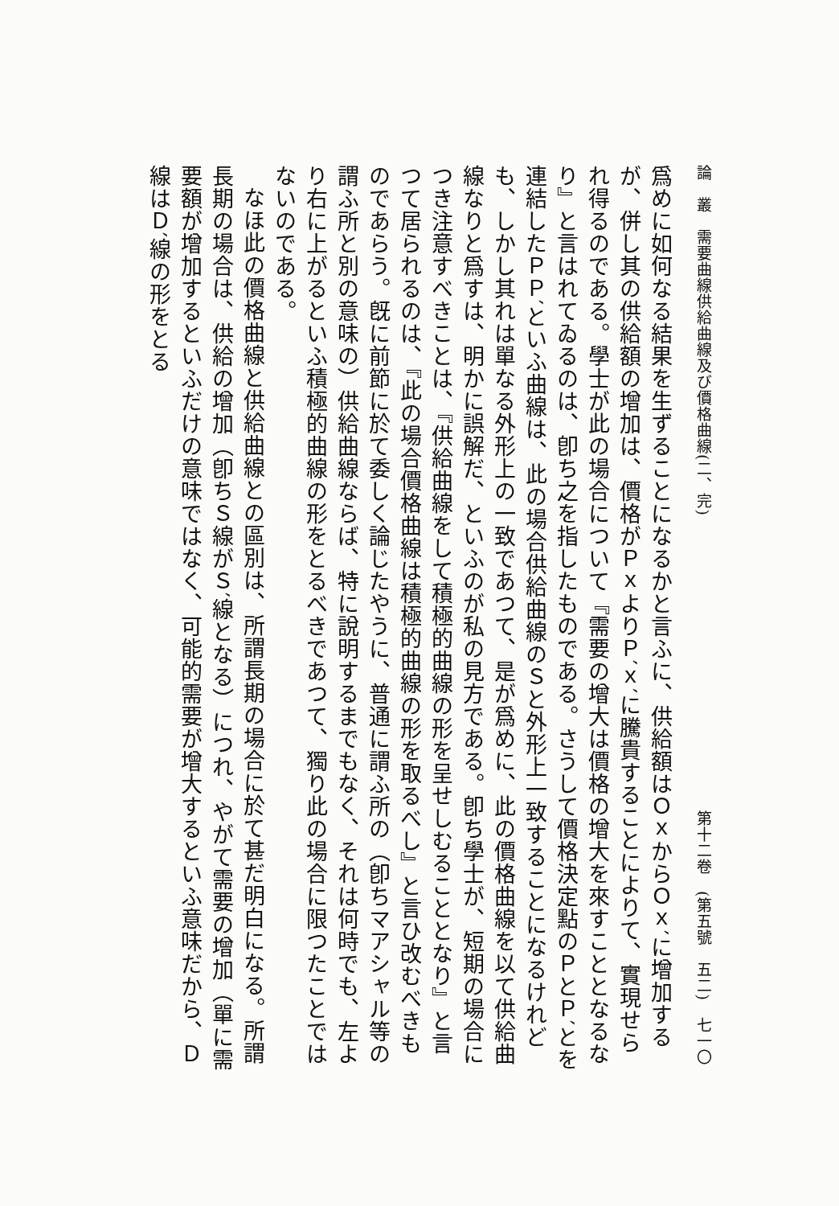論　叢　需要曲線供給曲線及び價格曲線(二、完) 第十二卷　(第五號　五二)　七一〇
爲めに如何なる結果を生ずることになるかと言ふに、供給額はＯｘからＯｘ′に增加するが、併し其の供給額の增加は、價格がＰｘよりＰ′ｘ′に騰貴することによりて、實現せられ得るのである。學士が此の場合について『需要の增大は價格の增大を來すこととなるなり』と言はれてゐるのは、卽ち之を指したものである。さうして價格決定點のＰとＰ′とを連結したＰＰ′といふ曲線は、此の場合供給曲線のＳと外形上一致することになるけれども、しかし其れは單なる外形上の一致であつて、是が爲めに、此の價格曲線を以て供給曲線なりと爲すは、明かに誤解だ、といふのが私の見方である。卽ち學士が、短期の場合につき注意すべきことは、『供給曲線をして積極的曲線の形を呈せしむることとなり』と言つて居られるのは、『此の場合價格曲線は積極的曲線の形を取るべし』と言ひ改むべきものであらう。旣に前節に於て委しく論じたやうに、普通に謂ふ所の（卽ちマアシャル等の謂ふ所と別の意味の）供給曲線ならば、特に說明するまでもなく、それは何時でも、左より右に上がるといふ積極的曲線の形をとるべきであつて、獨り此の場合に限つたことではないのである。
なほ此の價格曲線と供給曲線との區別は、所謂長期の場合に於て甚だ明白になる。所謂長期の場合は、供給の增加（卽ちＳ線がＳ′線となる）につれ、やがて需要の增加（單に需要額が增加するといふだけの意味ではなく、可能的需要が增大するといふ意味だから、Ｄ線はＤ′線の形をとる